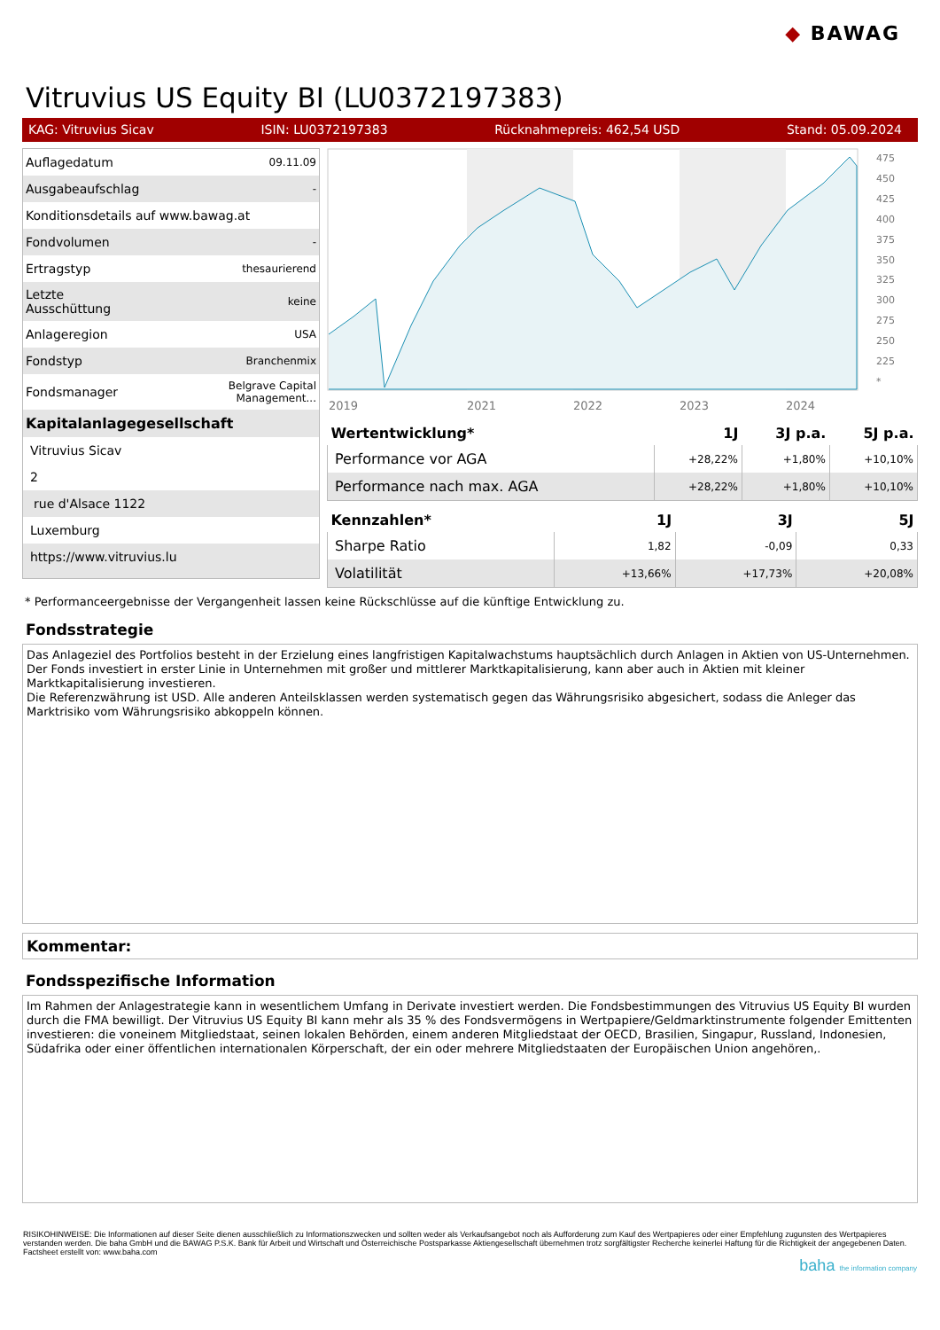◆ BAWAG
Vitruvius US Equity BI (LU0372197383)
KAG: Vitruvius Sicav ISIN: LU0372197383 Rücknahmepreis: 462,54 USD Stand: 05.09.2024
| Auflagedatum | 09.11.09 |
| Ausgabeaufschlag | - |
| Konditionsdetails auf www.bawag.at | |
| Fondvolumen | - |
| Ertragstyp | thesaurierend |
| Letzte Ausschüttung | keine |
| Anlageregion | USA |
| Fondstyp | Branchenmix |
| Fondsmanager | Belgrave Capital Management... |
| Kapitalanlagegesellschaft | |
| Vitruvius Sicav | |
| 2 | |
| rue d'Alsace 1122 | |
| Luxemburg | |
| https://www.vitruvius.lu | |
2019
2021
2022
2023
2024
475
450
425
400
375
350
325
300
275
250
225
*
| Wertentwicklung* | 1J | 3J p.a. | 5J p.a. |
| --- | --- | --- | --- |
| Performance vor AGA | +28,22% | +1,80% | +10,10% |
| Performance nach max. AGA | +28,22% | +1,80% | +10,10% |
| Kennzahlen* | 1J | 3J | 5J |
| --- | --- | --- | --- |
| Sharpe Ratio | 1,82 | -0,09 | 0,33 |
| Volatilität | +13,66% | +17,73% | +20,08% |
* Performanceergebnisse der Vergangenheit lassen keine Rückschlüsse auf die künftige Entwicklung zu.
Fondsstrategie
Das Anlageziel des Portfolios besteht in der Erzielung eines langfristigen Kapitalwachstums hauptsächlich durch Anlagen in Aktien von US-Unternehmen. Der Fonds investiert in erster Linie in Unternehmen mit großer und mittlerer Marktkapitalisierung, kann aber auch in Aktien mit kleiner Marktkapitalisierung investieren.
Die Referenzwährung ist USD. Alle anderen Anteilsklassen werden systematisch gegen das Währungsrisiko abgesichert, sodass die Anleger das Marktrisiko vom Währungsrisiko abkoppeln können.
Kommentar:
Fondsspezifische Information
Im Rahmen der Anlagestrategie kann in wesentlichem Umfang in Derivate investiert werden. Die Fondsbestimmungen des Vitruvius US Equity BI wurden durch die FMA bewilligt. Der Vitruvius US Equity BI kann mehr als 35 % des Fondsvermögens in Wertpapiere/Geldmarktinstrumente folgender Emittenten investieren: die voneinem Mitgliedstaat, seinen lokalen Behörden, einem anderen Mitgliedstaat der OECD, Brasilien, Singapur, Russland, Indonesien, Südafrika oder einer öffentlichen internationalen Körperschaft, der ein oder mehrere Mitgliedstaaten der Europäischen Union angehören,.
RISIKOHINWEISE: Die Informationen auf dieser Seite dienen ausschließlich zu Informationszwecken und sollten weder als Verkaufsangebot noch als Aufforderung zum Kauf des Wertpapieres oder einer Empfehlung zugunsten des Wertpapieres verstanden werden. Die baha GmbH und die BAWAG P.S.K. Bank für Arbeit und Wirtschaft und Österreichische Postsparkasse Aktiengesellschaft übernehmen trotz sorgfältigster Recherche keinerlei Haftung für die Richtigkeit der angegebenen Daten.
Factsheet erstellt von: www.baha.com
baha the information company